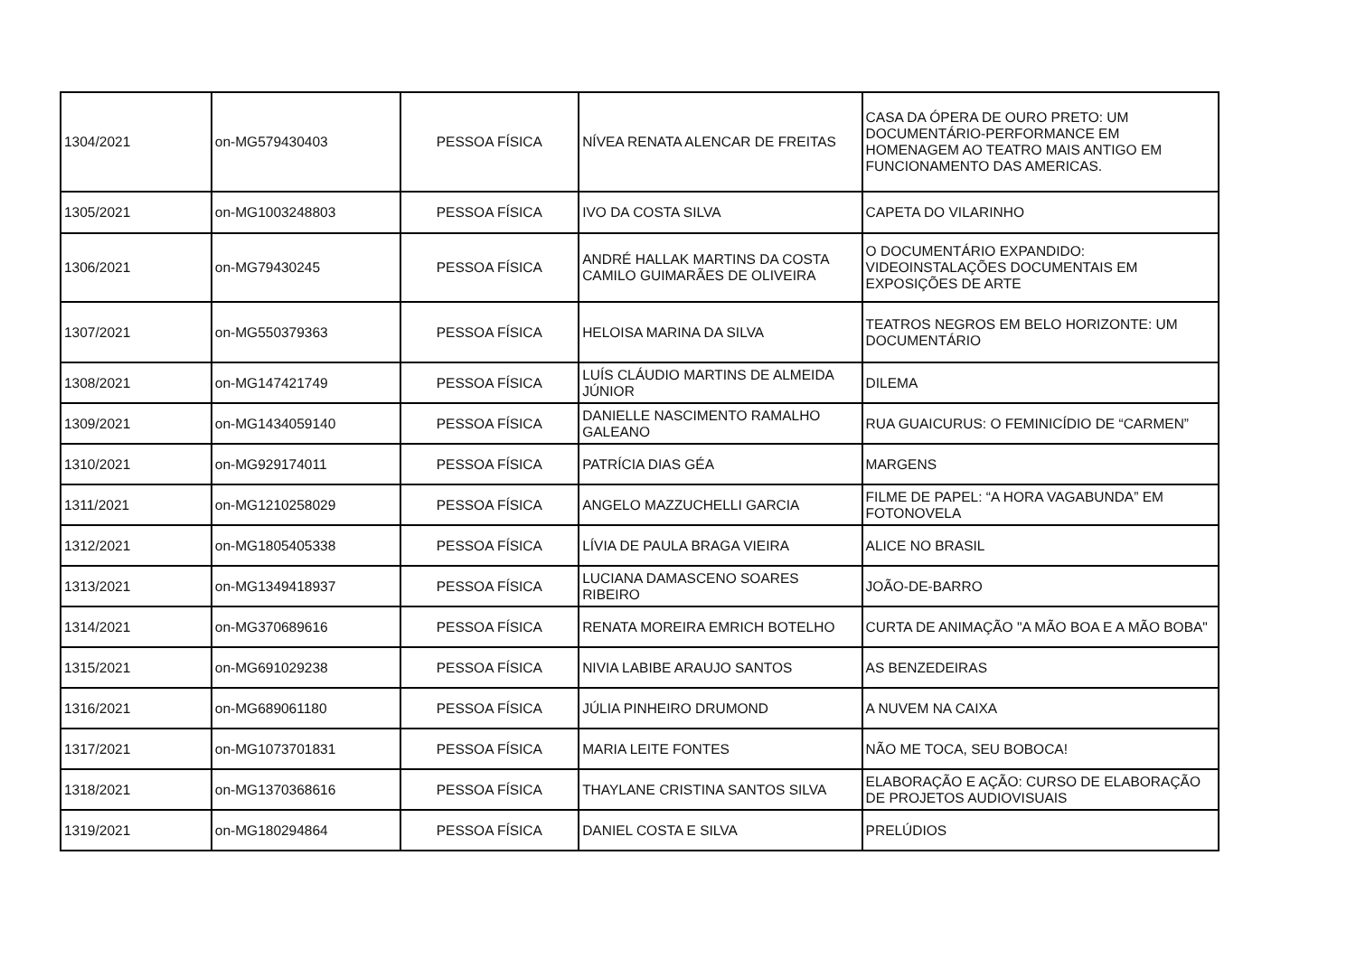| 1304/2021 | on-MG579430403 | PESSOA FÍSICA | NÍVEA RENATA ALENCAR DE FREITAS | CASA DA ÓPERA DE OURO PRETO: UM DOCUMENTÁRIO-PERFORMANCE EM HOMENAGEM AO TEATRO MAIS ANTIGO EM FUNCIONAMENTO DAS AMERICAS. |
| 1305/2021 | on-MG1003248803 | PESSOA FÍSICA | IVO DA COSTA SILVA | CAPETA DO VILARINHO |
| 1306/2021 | on-MG79430245 | PESSOA FÍSICA | ANDRÉ HALLAK MARTINS DA COSTA CAMILO GUIMARÃES DE OLIVEIRA | O DOCUMENTÁRIO EXPANDIDO: VIDEOINSTALAÇÕES DOCUMENTAIS EM EXPOSIÇÕES DE ARTE |
| 1307/2021 | on-MG550379363 | PESSOA FÍSICA | HELOISA MARINA DA SILVA | TEATROS NEGROS EM BELO HORIZONTE: UM DOCUMENTÁRIO |
| 1308/2021 | on-MG147421749 | PESSOA FÍSICA | LUÍS CLÁUDIO MARTINS DE ALMEIDA JÚNIOR | DILEMA |
| 1309/2021 | on-MG1434059140 | PESSOA FÍSICA | DANIELLE NASCIMENTO RAMALHO GALEANO | RUA GUAICURUS: O FEMINICÍDIO DE “CARMEN” |
| 1310/2021 | on-MG929174011 | PESSOA FÍSICA | PATRÍCIA DIAS GÉA | MARGENS |
| 1311/2021 | on-MG1210258029 | PESSOA FÍSICA | ANGELO MAZZUCHELLI GARCIA | FILME DE PAPEL: “A HORA VAGABUNDA” EM FOTONOVELA |
| 1312/2021 | on-MG1805405338 | PESSOA FÍSICA | LÍVIA DE PAULA BRAGA VIEIRA | ALICE NO BRASIL |
| 1313/2021 | on-MG1349418937 | PESSOA FÍSICA | LUCIANA DAMASCENO SOARES RIBEIRO | JOÃO-DE-BARRO |
| 1314/2021 | on-MG370689616 | PESSOA FÍSICA | RENATA MOREIRA EMRICH BOTELHO | CURTA DE ANIMAÇÃO "A MÃO BOA E A MÃO BOBA" |
| 1315/2021 | on-MG691029238 | PESSOA FÍSICA | NIVIA LABIBE ARAUJO SANTOS | AS BENZEDEIRAS |
| 1316/2021 | on-MG689061180 | PESSOA FÍSICA | JÚLIA PINHEIRO DRUMOND | A NUVEM NA CAIXA |
| 1317/2021 | on-MG1073701831 | PESSOA FÍSICA | MARIA LEITE FONTES | NÃO ME TOCA, SEU BOBOCA! |
| 1318/2021 | on-MG1370368616 | PESSOA FÍSICA | THAYLANE CRISTINA SANTOS SILVA | ELABORAÇÃO E AÇÃO: CURSO DE ELABORAÇÃO DE PROJETOS AUDIOVISUAIS |
| 1319/2021 | on-MG180294864 | PESSOA FÍSICA | DANIEL COSTA E SILVA | PRELÚDIOS |